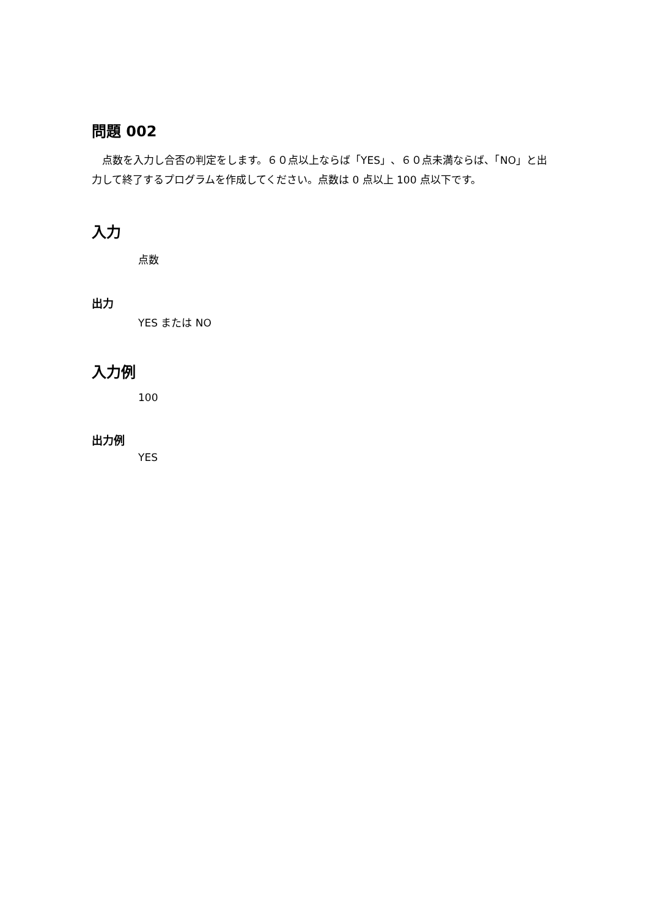問題 002
　点数を入力し合否の判定をします。６０点以上ならば「YES」、６０点未満ならば、「NO」と出力して終了するプログラムを作成してください。点数は 0 点以上 100 点以下です。
入力
点数
出力
YES または NO
入力例
100
出力例
YES